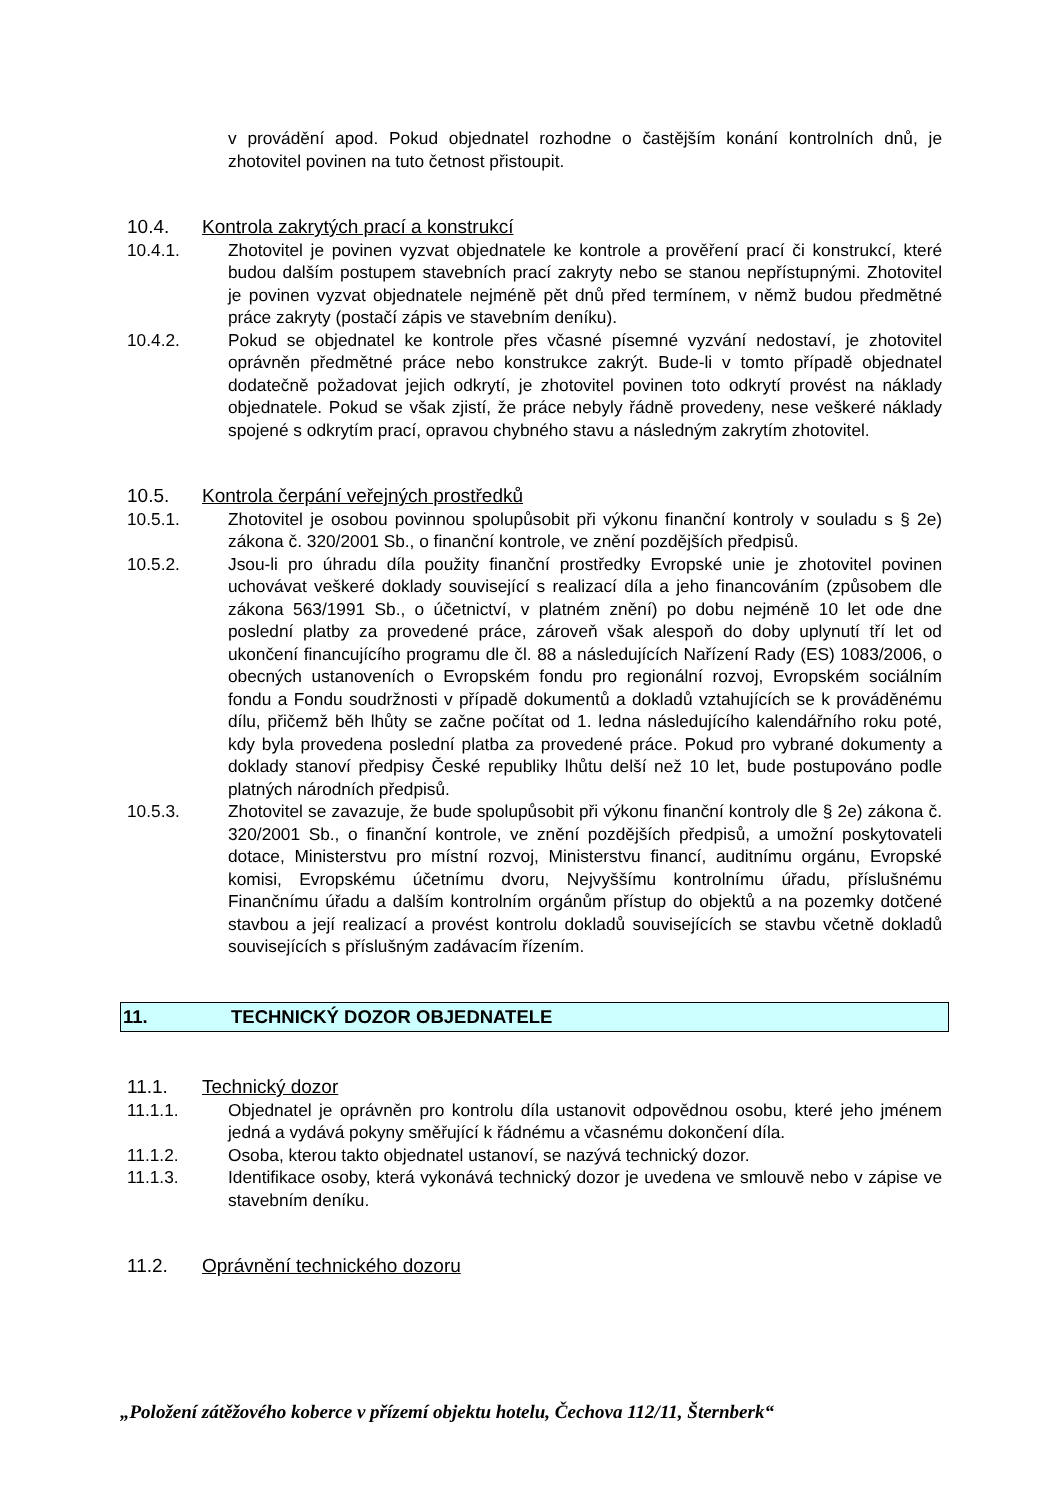v provádění apod. Pokud objednatel rozhodne o častějším konání kontrolních dnů, je zhotovitel povinen na tuto četnost přistoupit.
10.4. Kontrola zakrytých prací a konstrukcí
10.4.1. Zhotovitel je povinen vyzvat objednatele ke kontrole a prověření prací či konstrukcí, které budou dalším postupem stavebních prací zakryty nebo se stanou nepřístupnými. Zhotovitel je povinen vyzvat objednatele nejméně pět dnů před termínem, v němž budou předmětné práce zakryty (postačí zápis ve stavebním deníku).
10.4.2. Pokud se objednatel ke kontrole přes včasné písemné vyzvání nedostaví, je zhotovitel oprávněn předmětné práce nebo konstrukce zakrýt. Bude-li v tomto případě objednatel dodatečně požadovat jejich odkrytí, je zhotovitel povinen toto odkrytí provést na náklady objednatele. Pokud se však zjistí, že práce nebyly řádně provedeny, nese veškeré náklady spojené s odkrytím prací, opravou chybného stavu a následným zakrytím zhotovitel.
10.5. Kontrola čerpání veřejných prostředků
10.5.1. Zhotovitel je osobou povinnou spolupůsobit při výkonu finanční kontroly v souladu s § 2e) zákona č. 320/2001 Sb., o finanční kontrole, ve znění pozdějších předpisů.
10.5.2. Jsou-li pro úhradu díla použity finanční prostředky Evropské unie je zhotovitel povinen uchovávat veškeré doklady související s realizací díla a jeho financováním (způsobem dle zákona 563/1991 Sb., o účetnictví, v platném znění) po dobu nejméně 10 let ode dne poslední platby za provedené práce, zároveň však alespoň do doby uplynutí tří let od ukončení financujícího programu dle čl. 88 a následujících Nařízení Rady (ES) 1083/2006, o obecných ustanoveních o Evropském fondu pro regionální rozvoj, Evropském sociálním fondu a Fondu soudržnosti v případě dokumentů a dokladů vztahujících se k prováděnému dílu, přičemž běh lhůty se začne počítat od 1. ledna následujícího kalendářního roku poté, kdy byla provedena poslední platba za provedené práce. Pokud pro vybrané dokumenty a doklady stanoví předpisy České republiky lhůtu delší než 10 let, bude postupováno podle platných národních předpisů.
10.5.3. Zhotovitel se zavazuje, že bude spolupůsobit při výkonu finanční kontroly dle § 2e) zákona č. 320/2001 Sb., o finanční kontrole, ve znění pozdějších předpisů, a umožní poskytovateli dotace, Ministerstvu pro místní rozvoj, Ministerstvu financí, auditnímu orgánu, Evropské komisi, Evropskému účetnímu dvoru, Nejvyššímu kontrolnímu úřadu, příslušnému Finančnímu úřadu a dalším kontrolním orgánům přístup do objektů a na pozemky dotčené stavbou a její realizací a provést kontrolu dokladů souvisejících se stavbu včetně dokladů souvisejících s příslušným zadávacím řízením.
11. TECHNICKÝ DOZOR OBJEDNATELE
11.1. Technický dozor
11.1.1. Objednatel je oprávněn pro kontrolu díla ustanovit odpovědnou osobu, které jeho jménem jedná a vydává pokyny směřující k řádnému a včasnému dokončení díla.
11.1.2. Osoba, kterou takto objednatel ustanoví, se nazývá technický dozor.
11.1.3. Identifikace osoby, která vykonává technický dozor je uvedena ve smlouvě nebo v zápise ve stavebním deníku.
11.2. Oprávnění technického dozoru
„Položení zátěžového koberce v přízemí objektu hotelu, Čechova 112/11, Šternberk“